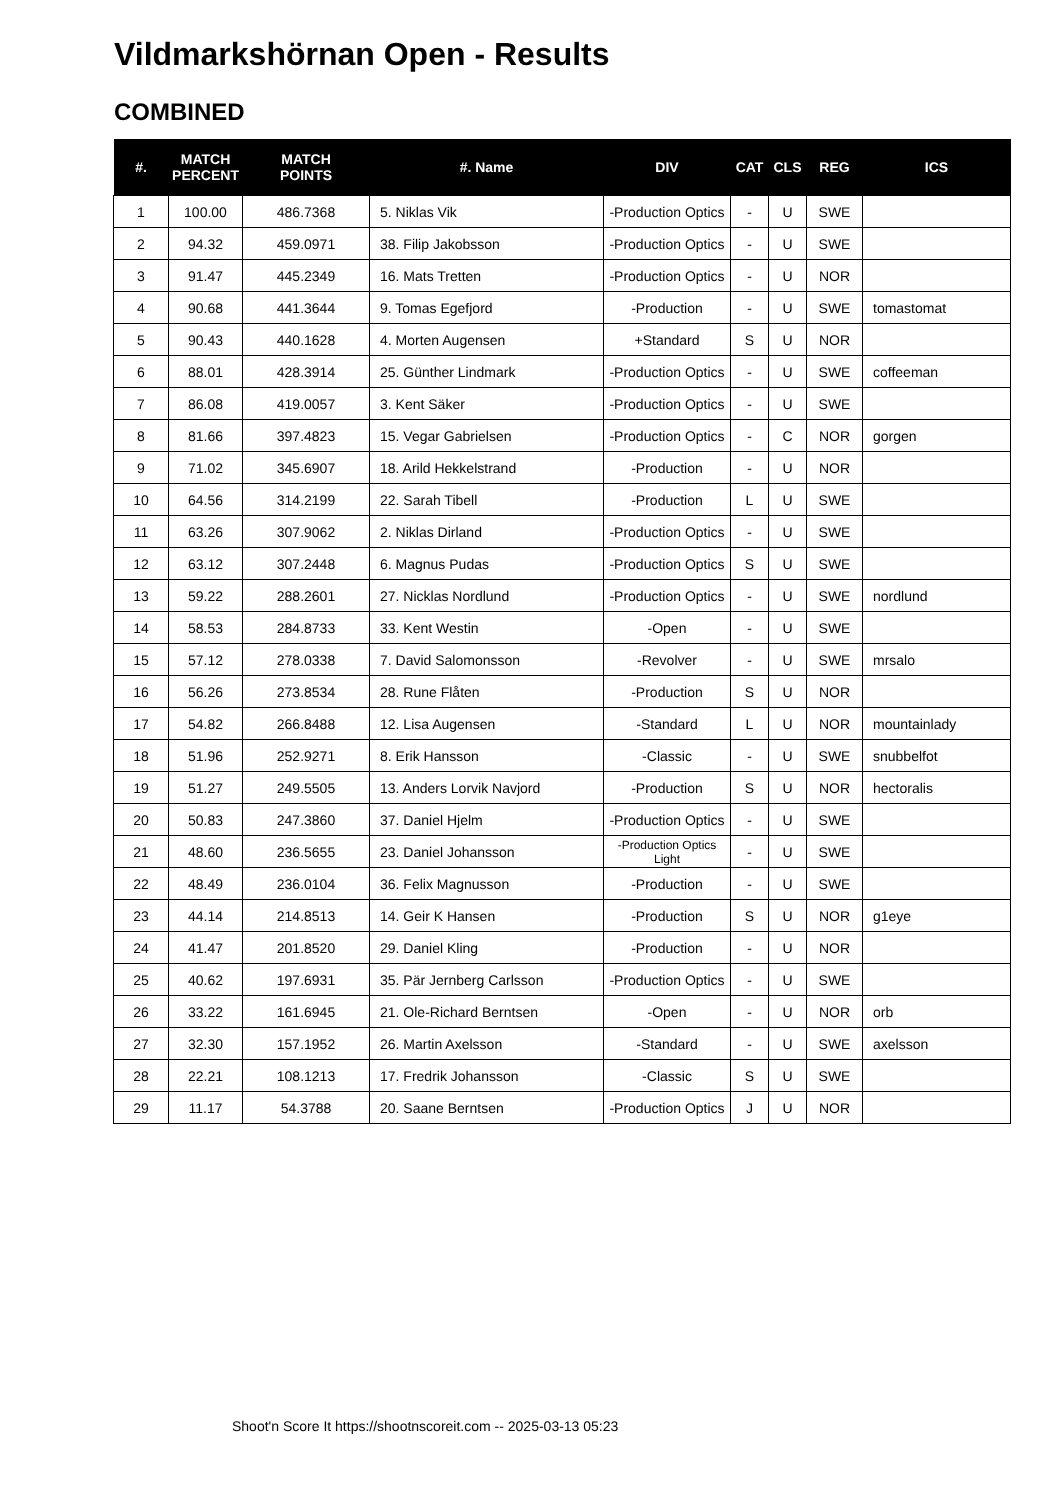Vildmarkshörnan Open - Results
COMBINED
| #. | MATCH PERCENT | MATCH POINTS | #. Name | DIV | CAT | CLS | REG | ICS |
| --- | --- | --- | --- | --- | --- | --- | --- | --- |
| 1 | 100.00 | 486.7368 | 5. Niklas Vik | -Production Optics | - | U | SWE | |
| 2 | 94.32 | 459.0971 | 38. Filip Jakobsson | -Production Optics | - | U | SWE | |
| 3 | 91.47 | 445.2349 | 16. Mats Tretten | -Production Optics | - | U | NOR | |
| 4 | 90.68 | 441.3644 | 9. Tomas Egefjord | -Production | - | U | SWE | tomastomat |
| 5 | 90.43 | 440.1628 | 4. Morten Augensen | +Standard | S | U | NOR | |
| 6 | 88.01 | 428.3914 | 25. Günther Lindmark | -Production Optics | - | U | SWE | coffeeman |
| 7 | 86.08 | 419.0057 | 3. Kent Säker | -Production Optics | - | U | SWE | |
| 8 | 81.66 | 397.4823 | 15. Vegar Gabrielsen | -Production Optics | - | C | NOR | gorgen |
| 9 | 71.02 | 345.6907 | 18. Arild Hekkelstrand | -Production | - | U | NOR | |
| 10 | 64.56 | 314.2199 | 22. Sarah Tibell | -Production | L | U | SWE | |
| 11 | 63.26 | 307.9062 | 2. Niklas Dirland | -Production Optics | - | U | SWE | |
| 12 | 63.12 | 307.2448 | 6. Magnus Pudas | -Production Optics | S | U | SWE | |
| 13 | 59.22 | 288.2601 | 27. Nicklas Nordlund | -Production Optics | - | U | SWE | nordlund |
| 14 | 58.53 | 284.8733 | 33. Kent Westin | -Open | - | U | SWE | |
| 15 | 57.12 | 278.0338 | 7. David Salomonsson | -Revolver | - | U | SWE | mrsalo |
| 16 | 56.26 | 273.8534 | 28. Rune Flåten | -Production | S | U | NOR | |
| 17 | 54.82 | 266.8488 | 12. Lisa Augensen | -Standard | L | U | NOR | mountainlady |
| 18 | 51.96 | 252.9271 | 8. Erik Hansson | -Classic | - | U | SWE | snubbelfot |
| 19 | 51.27 | 249.5505 | 13. Anders Lorvik Navjord | -Production | S | U | NOR | hectoralis |
| 20 | 50.83 | 247.3860 | 37. Daniel Hjelm | -Production Optics | - | U | SWE | |
| 21 | 48.60 | 236.5655 | 23. Daniel Johansson | -Production Optics Light | - | U | SWE | |
| 22 | 48.49 | 236.0104 | 36. Felix Magnusson | -Production | - | U | SWE | |
| 23 | 44.14 | 214.8513 | 14. Geir K Hansen | -Production | S | U | NOR | g1eye |
| 24 | 41.47 | 201.8520 | 29. Daniel Kling | -Production | - | U | NOR | |
| 25 | 40.62 | 197.6931 | 35. Pär Jernberg Carlsson | -Production Optics | - | U | SWE | |
| 26 | 33.22 | 161.6945 | 21. Ole-Richard Berntsen | -Open | - | U | NOR | orb |
| 27 | 32.30 | 157.1952 | 26. Martin Axelsson | -Standard | - | U | SWE | axelsson |
| 28 | 22.21 | 108.1213 | 17. Fredrik Johansson | -Classic | S | U | SWE | |
| 29 | 11.17 | 54.3788 | 20. Saane Berntsen | -Production Optics | J | U | NOR | |
Shoot'n Score It https://shootnscoreit.com -- 2025-03-13 05:23